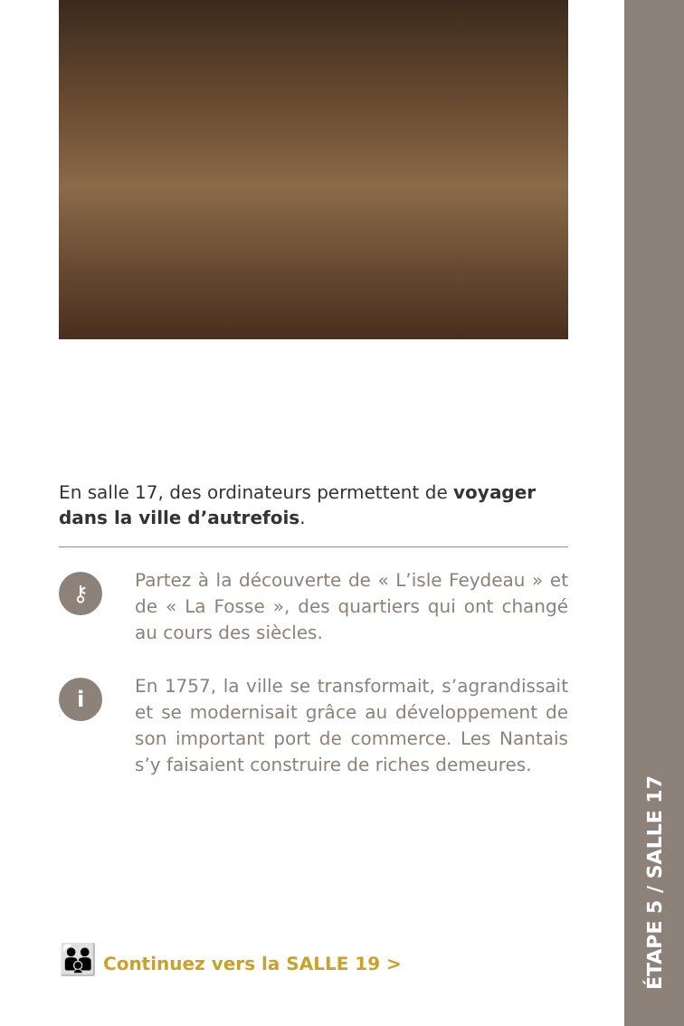ÉTAPE 5 / SALLE 17
En salle 17, des ordinateurs permettent de voyager dans la ville d’autrefois.
⚷
Partez à la découverte de « L’isle Feydeau » et de « La Fosse », des quartiers qui ont changé au cours des siècles.
i
En 1757, la ville se transformait, s’agrandissait et se modernisait grâce au développement de son important port de commerce. Les Nantais s’y faisaient construire de riches demeures.
👪 Continuez vers la SALLE 19 >